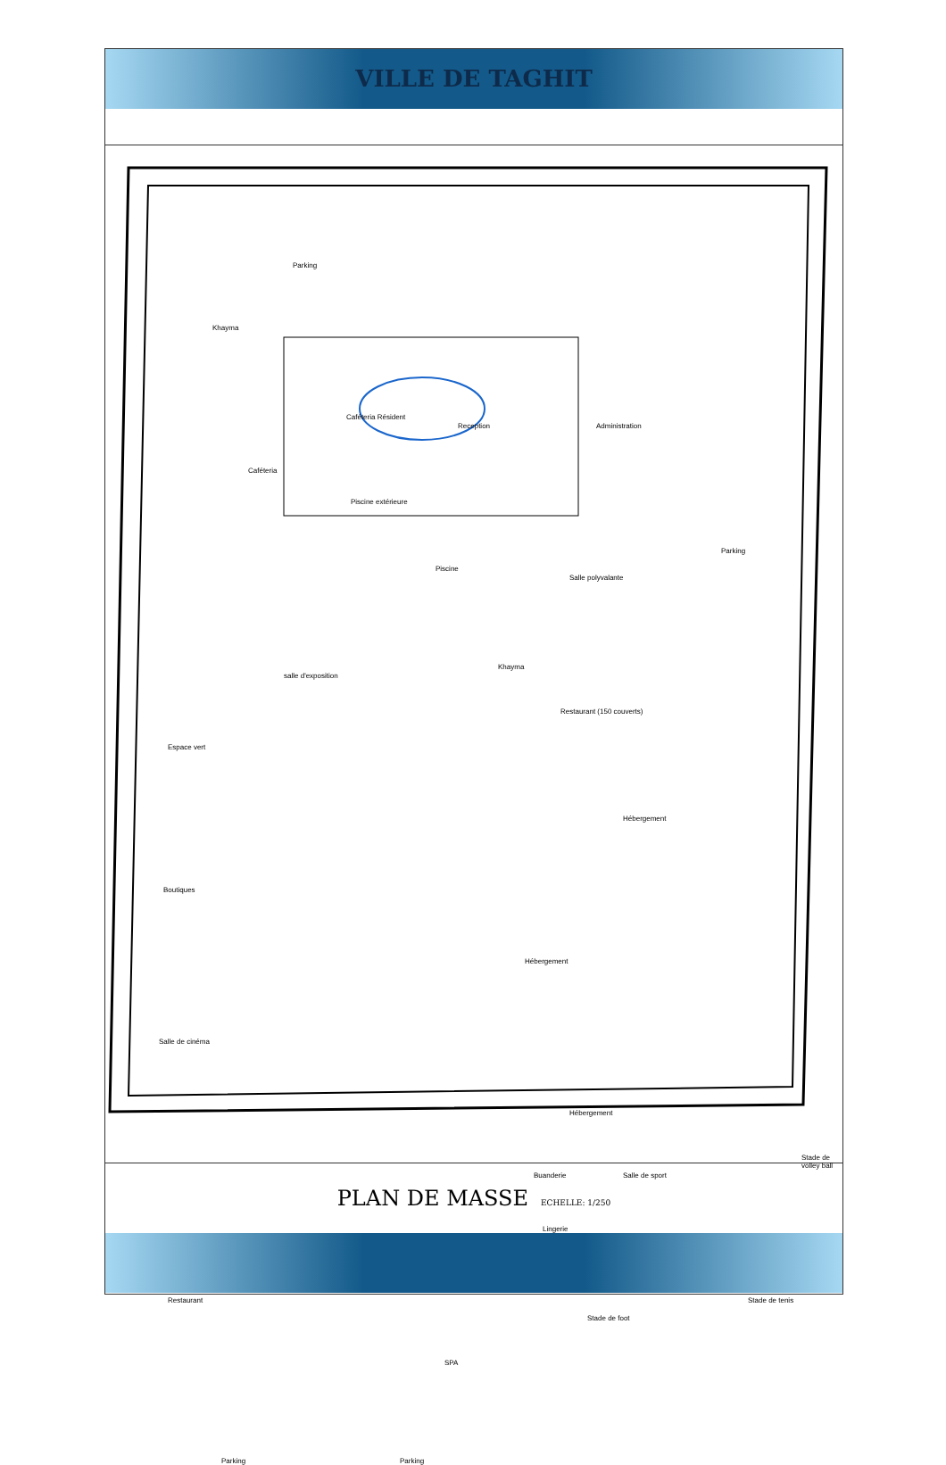VILLE DE TAGHIT
Parking
Caféteria Résident
Reception Administration
Caféteria
Piscine extérieure
Piscine
Parking
Salle polyvalante
salle d'exposition
Restaurant (150 couverts)
Espace vert
Hébergement
Hébergement
Hébergement
Salle de cinéma
Boutiques
Buanderie Salle de sport
Lingerie
Stade de volley ball
Restaurant
SPA
Stade de foot
Stade de tenis
Parking Parking
Khayma
Khayma
PLAN DE MASSE
ECHELLE: 1/250